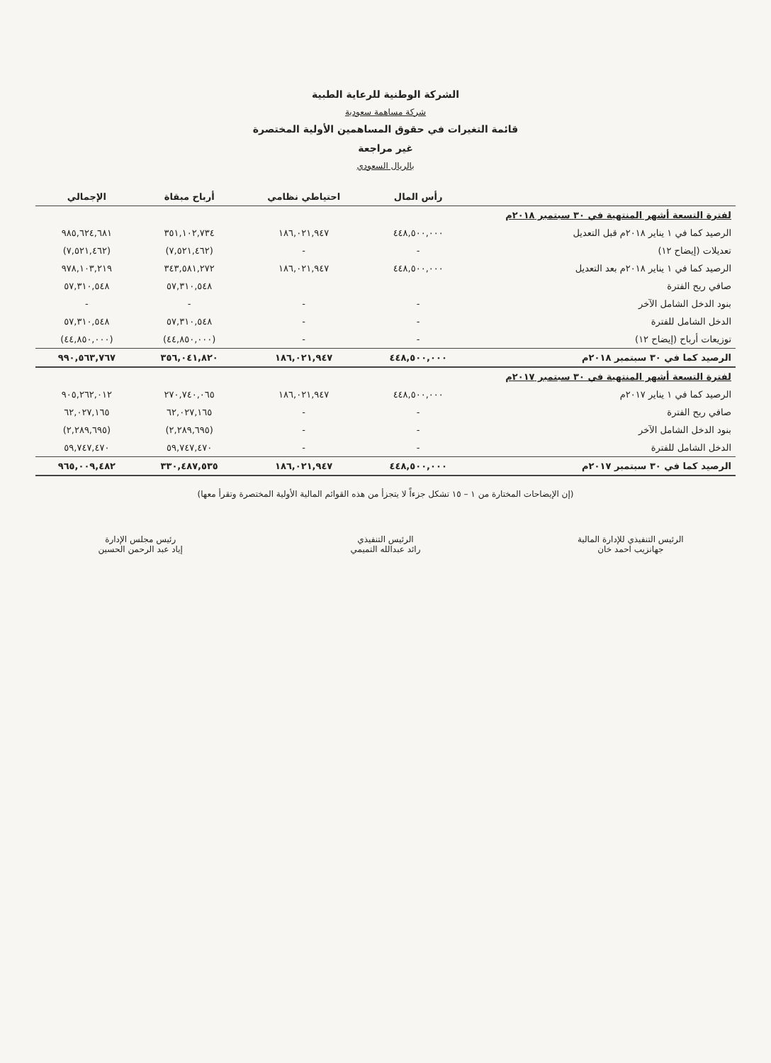الشركة الوطنية للرعاية الطبية
شركة مساهمة سعودية
قائمة التغيرات في حقوق المساهمين الأولية المختصرة
غير مراجعة
بالريال السعودي
| | رأس المال | احتياطي نظامي | أرباح مبقاة | الإجمالي |
| --- | --- | --- | --- | --- |
| لفترة التسعة أشهر المنتهية في ٣٠ سبتمبر ٢٠١٨م | | | | |
| الرصيد كما في ١ يناير ٢٠١٨م قبل التعديل | ٤٤٨,٥٠٠,٠٠٠ | ١٨٦,٠٢١,٩٤٧ | ٣٥١,١٠٢,٧٣٤ | ٩٨٥,٦٢٤,٦٨١ |
| تعديلات (إيضاح ١٢) | - | - | (٧,٥٢١,٤٦٢) | (٧,٥٢١,٤٦٢) |
| الرصيد كما في ١ يناير ٢٠١٨م بعد التعديل | ٤٤٨,٥٠٠,٠٠٠ | ١٨٦,٠٢١,٩٤٧ | ٣٤٣,٥٨١,٢٧٢ | ٩٧٨,١٠٣,٢١٩ |
| صافي ربح الفترة | | | ٥٧,٣١٠,٥٤٨ | ٥٧,٣١٠,٥٤٨ |
| بنود الدخل الشامل الآخر | - | - | - | - |
| الدخل الشامل للفترة | - | - | ٥٧,٣١٠,٥٤٨ | ٥٧,٣١٠,٥٤٨ |
| توزيعات أرباح (إيضاح ١٢) | - | - | (٤٤,٨٥٠,٠٠٠) | (٤٤,٨٥٠,٠٠٠) |
| الرصيد كما في ٣٠ سبتمبر ٢٠١٨م | ٤٤٨,٥٠٠,٠٠٠ | ١٨٦,٠٢١,٩٤٧ | ٣٥٦,٠٤١,٨٢٠ | ٩٩٠,٥٦٣,٧٦٧ |
| لفترة التسعة أشهر المنتهية في ٣٠ سبتمبر ٢٠١٧م | | | | |
| الرصيد كما في ١ يناير ٢٠١٧م | ٤٤٨,٥٠٠,٠٠٠ | ١٨٦,٠٢١,٩٤٧ | ٢٧٠,٧٤٠,٠٦٥ | ٩٠٥,٢٦٢,٠١٢ |
| صافي ربح الفترة | - | - | ٦٢,٠٢٧,١٦٥ | ٦٢,٠٢٧,١٦٥ |
| بنود الدخل الشامل الآخر | - | - | (٢,٢٨٩,٦٩٥) | (٢,٢٨٩,٦٩٥) |
| الدخل الشامل للفترة | - | - | ٥٩,٧٤٧,٤٧٠ | ٥٩,٧٤٧,٤٧٠ |
| الرصيد كما في ٣٠ سبتمبر ٢٠١٧م | ٤٤٨,٥٠٠,٠٠٠ | ١٨٦,٠٢١,٩٤٧ | ٣٣٠,٤٨٧,٥٣٥ | ٩٦٥,٠٠٩,٤٨٢ |
(إن الإيضاحات المختارة من ١ – ١٥ تشكل جزءاً لا يتجزأ من هذه القوائم المالية الأولية المختصرة وتقرأ معها)
الرئيس التنفيذي للإدارة المالية
جهانزيب احمد خان
الرئيس التنفيذي
رائد عبدالله التميمي
رئيس مجلس الإدارة
إياد عبد الرحمن الحسين